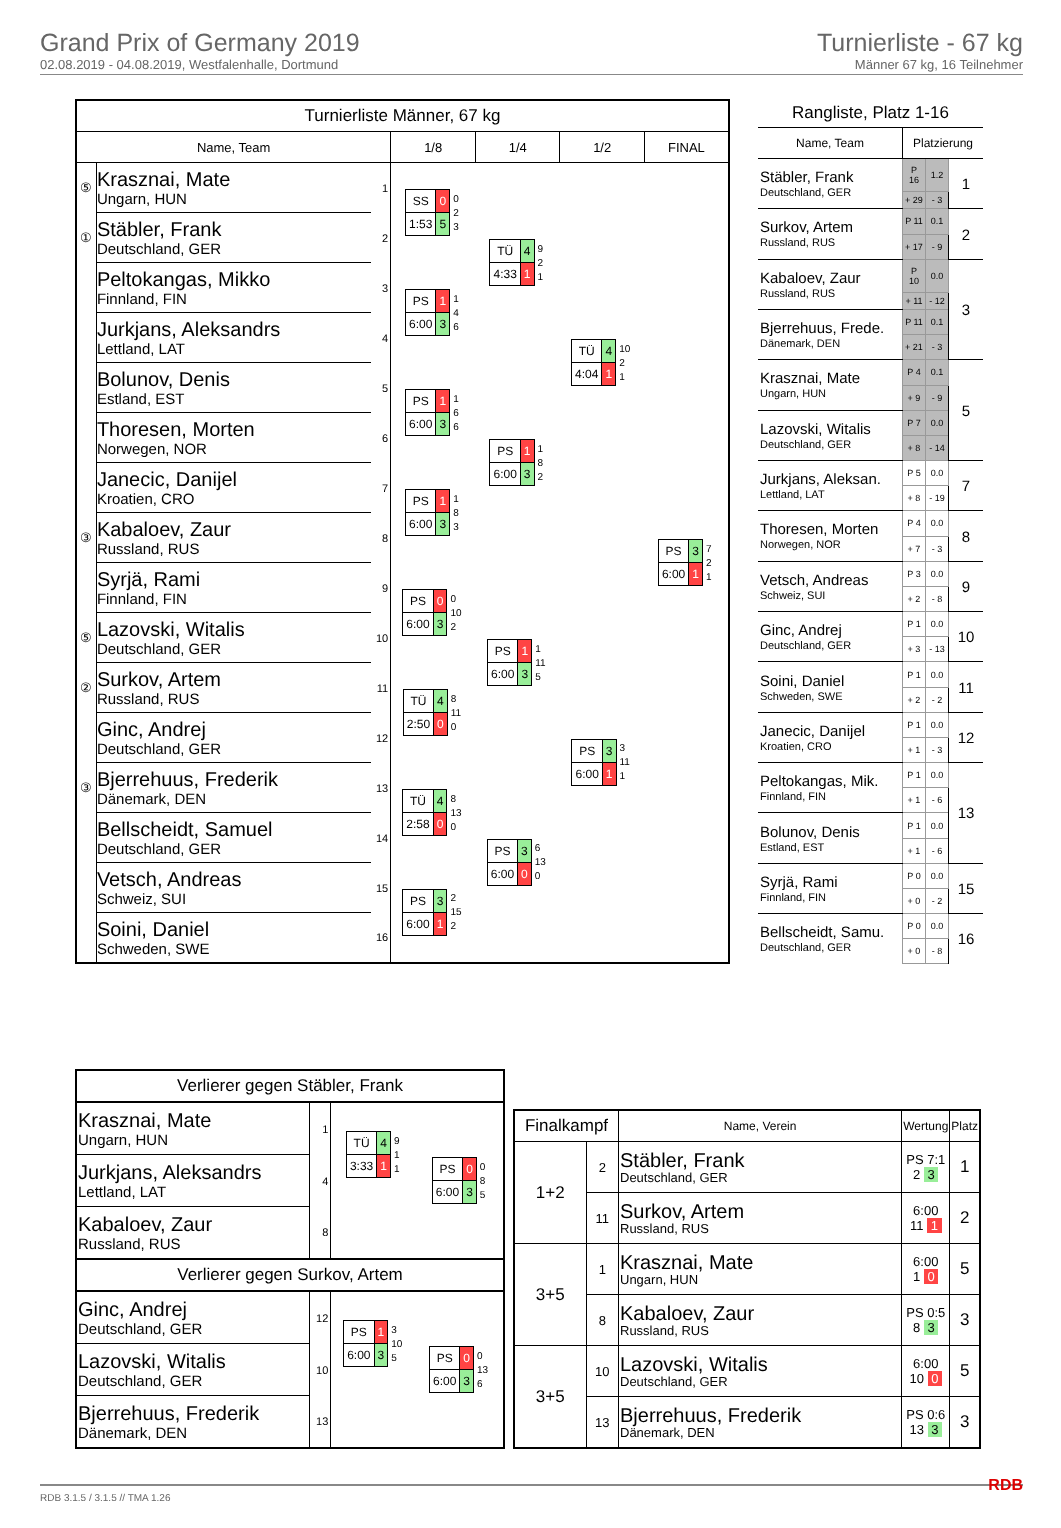Grand Prix of Germany 2019
02.08.2019 - 04.08.2019, Westfalenhalle, Dortmund
Turnierliste - 67 kg
Männer 67 kg, 16 Teilnehmer
| Turnierliste Männer, 67 kg | | | | | | |
| --- | --- | --- | --- | --- | --- | --- |
| Name, Team | | | 1/8 | 1/4 | 1/2 | FINAL |
| ⑤ | Krasznai, Mate Ungarn, HUN | 1 | / SS / 0 / 0 2 3 / / 1:53 / 5 / / | / TÜ / 4 / 9 2 1 / / 4:33 / 1 / / | / TÜ / 4 / 10 2 1 / / 4:04 / 1 / / | / PS / 3 / 7 2 1 / / 6:00 / 1 / / |
| ① | Stäbler, Frank Deutschland, GER | 2 | | | | |
| | Peltokangas, Mikko Finnland, FIN | 3 | / PS / 1 / 1 4 6 / / 6:00 / 3 / / | | | |
| | Jurkjans, Aleksandrs Lettland, LAT | 4 | | | | |
| | Bolunov, Denis Estland, EST | 5 | / PS / 1 / 1 6 6 / / 6:00 / 3 / / | / PS / 1 / 1 8 2 / / 6:00 / 3 / / | | |
| | Thoresen, Morten Norwegen, NOR | 6 | | | | |
| | Janecic, Danijel Kroatien, CRO | 7 | / PS / 1 / 1 8 3 / / 6:00 / 3 / / | | | |
| ③ | Kabaloev, Zaur Russland, RUS | 8 | | | | |
| | Syrjä, Rami Finnland, FIN | 9 | / PS / 0 / 0 10 2 / / 6:00 / 3 / / | / PS / 1 / 1 11 5 / / 6:00 / 3 / / | / PS / 3 / 3 11 1 / / 6:00 / 1 / / | |
| ⑤ | Lazovski, Witalis Deutschland, GER | 10 | | | | |
| ② | Surkov, Artem Russland, RUS | 11 | / TÜ / 4 / 8 11 0 / / 2:50 / 0 / / | | | |
| | Ginc, Andrej Deutschland, GER | 12 | | | | |
| ③ | Bjerrehuus, Frederik Dänemark, DEN | 13 | / TÜ / 4 / 8 13 0 / / 2:58 / 0 / / | / PS / 3 / 6 13 0 / / 6:00 / 0 / / | | |
| | Bellscheidt, Samuel Deutschland, GER | 14 | | | | |
| | Vetsch, Andreas Schweiz, SUI | 15 | / PS / 3 / 2 15 2 / / 6:00 / 1 / / | | | |
| | Soini, Daniel Schweden, SWE | 16 | | | | |
| Rangliste, Platz 1-16 | | | |
| Name, Team | Platzierung | | |
| Stäbler, Frank Deutschland, GER | P 16 | 1.2 | 1 |
| | + 29 | - 3 | |
| Surkov, Artem Russland, RUS | P 11 | 0.1 | 2 |
| | + 17 | - 9 | |
| Kabaloev, Zaur Russland, RUS | P 10 | 0.0 | 3 |
| | + 11 | - 12 | |
| Bjerrehuus, Frede. Dänemark, DEN | P 11 | 0.1 | |
| | + 21 | - 3 | |
| Krasznai, Mate Ungarn, HUN | P 4 | 0.1 | 5 |
| | + 9 | - 9 | |
| Lazovski, Witalis Deutschland, GER | P 7 | 0.0 | |
| | + 8 | - 14 | |
| Jurkjans, Aleksan. Lettland, LAT | P 5 | 0.0 | 7 |
| | + 8 | - 19 | |
| Thoresen, Morten Norwegen, NOR | P 4 | 0.0 | 8 |
| | + 7 | - 3 | |
| Vetsch, Andreas Schweiz, SUI | P 3 | 0.0 | 9 |
| | + 2 | - 8 | |
| Ginc, Andrej Deutschland, GER | P 1 | 0.0 | 10 |
| | + 3 | - 13 | |
| Soini, Daniel Schweden, SWE | P 1 | 0.0 | 11 |
| | + 2 | - 2 | |
| Janecic, Danijel Kroatien, CRO | P 1 | 0.0 | 12 |
| | + 1 | - 3 | |
| Peltokangas, Mik. Finnland, FIN | P 1 | 0.0 | 13 |
| | + 1 | - 6 | |
| Bolunov, Denis Estland, EST | P 1 | 0.0 | |
| | + 1 | - 6 | |
| Syrjä, Rami Finnland, FIN | P 0 | 0.0 | 15 |
| | + 0 | - 2 | |
| Bellscheidt, Samu. Deutschland, GER | P 0 | 0.0 | 16 |
| | + 0 | - 8 | |
| Verlierer gegen Stäbler, Frank | | | |
| Krasznai, Mate Ungarn, HUN | 1 | / TÜ / 4 / 9 1 1 / / 3:33 / 1 / / | / PS / 0 / 0 8 5 / / 6:00 / 3 / / |
| Jurkjans, Aleksandrs Lettland, LAT | 4 | | |
| Kabaloev, Zaur Russland, RUS | 8 | | |
| Verlierer gegen Surkov, Artem | | | |
| Ginc, Andrej Deutschland, GER | 12 | / PS / 1 / 3 10 5 / / 6:00 / 3 / / | / PS / 0 / 0 13 6 / / 6:00 / 3 / / |
| Lazovski, Witalis Deutschland, GER | 10 | | |
| Bjerrehuus, Frederik Dänemark, DEN | 13 | | |
| Finalkampf | | Name, Verein | Wertung | Platz |
| --- | --- | --- | --- | --- |
| 1+2 | 2 | Stäbler, Frank Deutschland, GER | PS 7:1 2 3 | 1 |
| | 11 | Surkov, Artem Russland, RUS | 6:00 11 1 | 2 |
| 3+5 | 1 | Krasznai, Mate Ungarn, HUN | 6:00 1 0 | 5 |
| | 8 | Kabaloev, Zaur Russland, RUS | PS 0:5 8 3 | 3 |
| 3+5 | 10 | Lazovski, Witalis Deutschland, GER | 6:00 10 0 | 5 |
| | 13 | Bjerrehuus, Frederik Dänemark, DEN | PS 0:6 13 3 | 3 |
RDB 3.1.5 / 3.1.5 // TMA 1.26 RDB